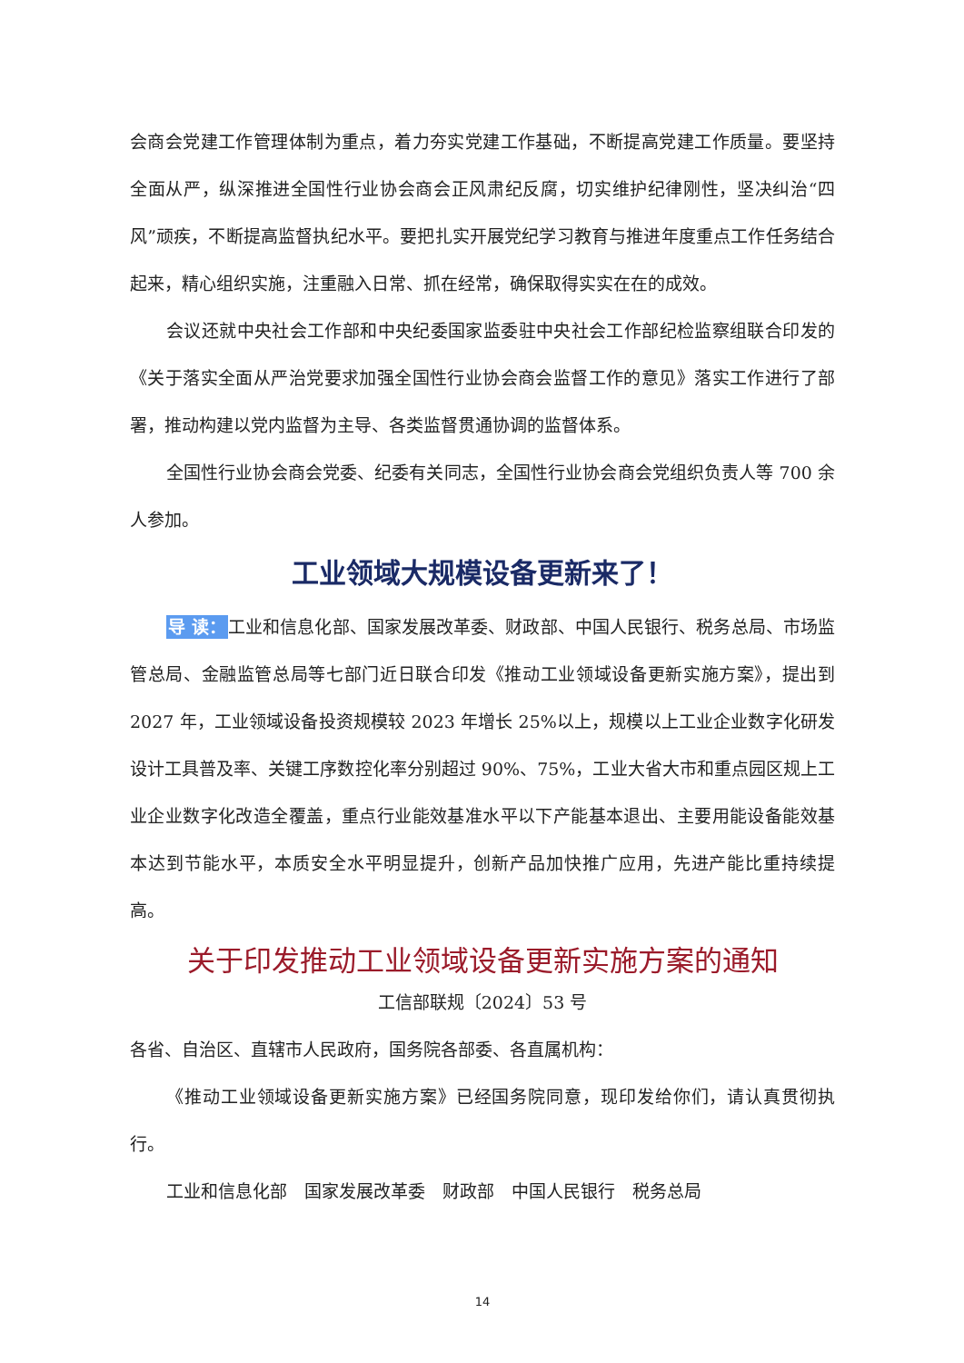会商会党建工作管理体制为重点，着力夯实党建工作基础，不断提高党建工作质量。要坚持全面从严，纵深推进全国性行业协会商会正风肃纪反腐，切实维护纪律刚性，坚决纠治“四风”顽疾，不断提高监督执纪水平。要把扎实开展党纪学习教育与推进年度重点工作任务结合起来，精心组织实施，注重融入日常、抓在经常，确保取得实实在在的成效。
会议还就中央社会工作部和中央纪委国家监委驻中央社会工作部纪检监察组联合印发的《关于落实全面从严治党要求加强全国性行业协会商会监督工作的意见》落实工作进行了部署，推动构建以党内监督为主导、各类监督贯通协调的监督体系。
全国性行业协会商会党委、纪委有关同志，全国性行业协会商会党组织负责人等 700 余人参加。
工业领域大规模设备更新来了！
导 读：工业和信息化部、国家发展改革委、财政部、中国人民银行、税务总局、市场监管总局、金融监管总局等七部门近日联合印发《推动工业领域设备更新实施方案》，提出到 2027 年，工业领域设备投资规模较 2023 年增长 25%以上，规模以上工业企业数字化研发设计工具普及率、关键工序数控化率分别超过 90%、75%，工业大省大市和重点园区规上工业企业数字化改造全覆盖，重点行业能效基准水平以下产能基本退出、主要用能设备能效基本达到节能水平，本质安全水平明显提升，创新产品加快推广应用，先进产能比重持续提高。
关于印发推动工业领域设备更新实施方案的通知
工信部联规〔2024〕53 号
各省、自治区、直辖市人民政府，国务院各部委、各直属机构：
《推动工业领域设备更新实施方案》已经国务院同意，现印发给你们，请认真贯彻执行。
工业和信息化部　国家发展改革委　财政部　中国人民银行　税务总局
14